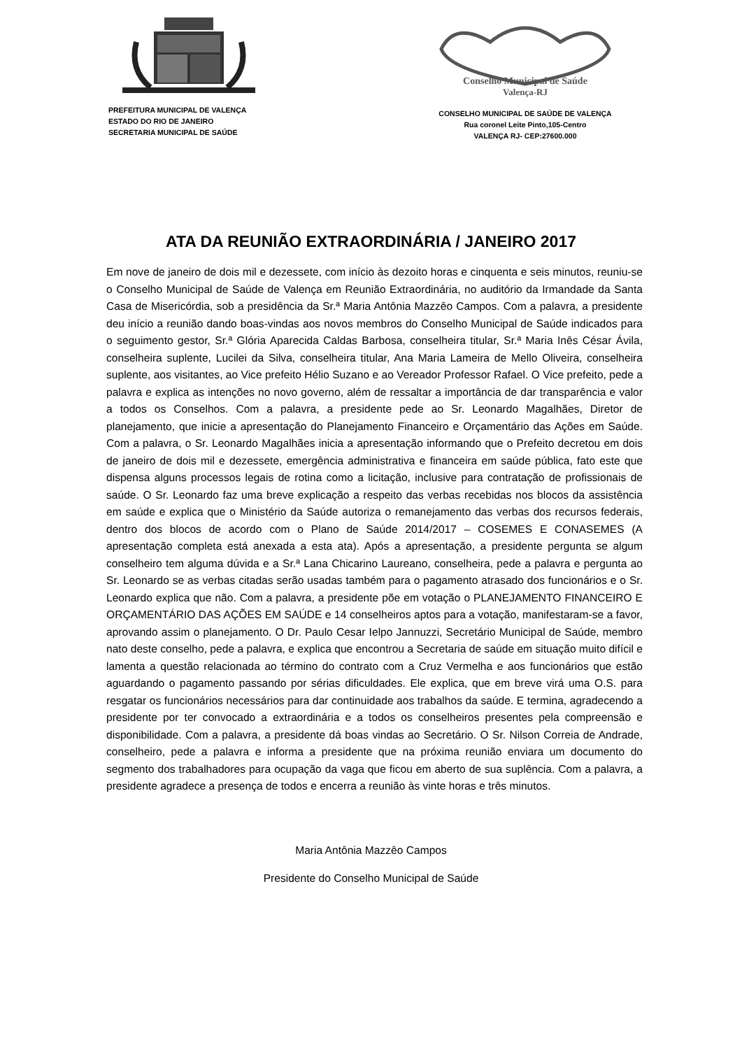PREFEITURA MUNICIPAL DE VALENÇA
ESTADO DO RIO DE JANEIRO
SECRETARIA MUNICIPAL DE SAÚDE
Conselho Municipal de Saúde
Valença-RJ
CONSELHO MUNICIPAL DE SAÚDE DE VALENÇA
Rua coronel Leite Pinto,105-Centro
VALENÇA RJ- CEP:27600.000
ATA DA REUNIÃO EXTRAORDINÁRIA / JANEIRO 2017
Em nove de janeiro de dois mil e dezessete, com início às dezoito horas e cinquenta e seis minutos, reuniu-se o Conselho Municipal de Saúde de Valença em Reunião Extraordinária, no auditório da Irmandade da Santa Casa de Misericórdia, sob a presidência da Sr.ª Maria Antônia Mazzêo Campos. Com a palavra, a presidente deu início a reunião dando boas-vindas aos novos membros do Conselho Municipal de Saúde indicados para o seguimento gestor, Sr.ª Glória Aparecida Caldas Barbosa, conselheira titular, Sr.ª Maria Inês César Ávila, conselheira suplente, Lucilei da Silva, conselheira titular, Ana Maria Lameira de Mello Oliveira, conselheira suplente, aos visitantes, ao Vice prefeito Hélio Suzano e ao Vereador Professor Rafael. O Vice prefeito, pede a palavra e explica as intenções no novo governo, além de ressaltar a importância de dar transparência e valor a todos os Conselhos. Com a palavra, a presidente pede ao Sr. Leonardo Magalhães, Diretor de planejamento, que inicie a apresentação do Planejamento Financeiro e Orçamentário das Ações em Saúde. Com a palavra, o Sr. Leonardo Magalhães inicia a apresentação informando que o Prefeito decretou em dois de janeiro de dois mil e dezessete, emergência administrativa e financeira em saúde pública, fato este que dispensa alguns processos legais de rotina como a licitação, inclusive para contratação de profissionais de saúde. O Sr. Leonardo faz uma breve explicação a respeito das verbas recebidas nos blocos da assistência em saúde e explica que o Ministério da Saúde autoriza o remanejamento das verbas dos recursos federais, dentro dos blocos de acordo com o Plano de Saúde 2014/2017 – COSEMES E CONASEMES (A apresentação completa está anexada a esta ata). Após a apresentação, a presidente pergunta se algum conselheiro tem alguma dúvida e a Sr.ª Lana Chicarino Laureano, conselheira, pede a palavra e pergunta ao Sr. Leonardo se as verbas citadas serão usadas também para o pagamento atrasado dos funcionários e o Sr. Leonardo explica que não. Com a palavra, a presidente põe em votação o PLANEJAMENTO FINANCEIRO E ORÇAMENTÁRIO DAS AÇÕES EM SAÚDE e 14 conselheiros aptos para a votação, manifestaram-se a favor, aprovando assim o planejamento. O Dr. Paulo Cesar Ielpo Jannuzzi, Secretário Municipal de Saúde, membro nato deste conselho, pede a palavra, e explica que encontrou a Secretaria de saúde em situação muito difícil e lamenta a questão relacionada ao término do contrato com a Cruz Vermelha e aos funcionários que estão aguardando o pagamento passando por sérias dificuldades. Ele explica, que em breve virá uma O.S. para resgatar os funcionários necessários para dar continuidade aos trabalhos da saúde. E termina, agradecendo a presidente por ter convocado a extraordinária e a todos os conselheiros presentes pela compreensão e disponibilidade. Com a palavra, a presidente dá boas vindas ao Secretário. O Sr. Nilson Correia de Andrade, conselheiro, pede a palavra e informa a presidente que na próxima reunião enviara um documento do segmento dos trabalhadores para ocupação da vaga que ficou em aberto de sua suplência. Com a palavra, a presidente agradece a presença de todos e encerra a reunião às vinte horas e três minutos.
Maria Antônia Mazzêo Campos
Presidente do Conselho Municipal de Saúde